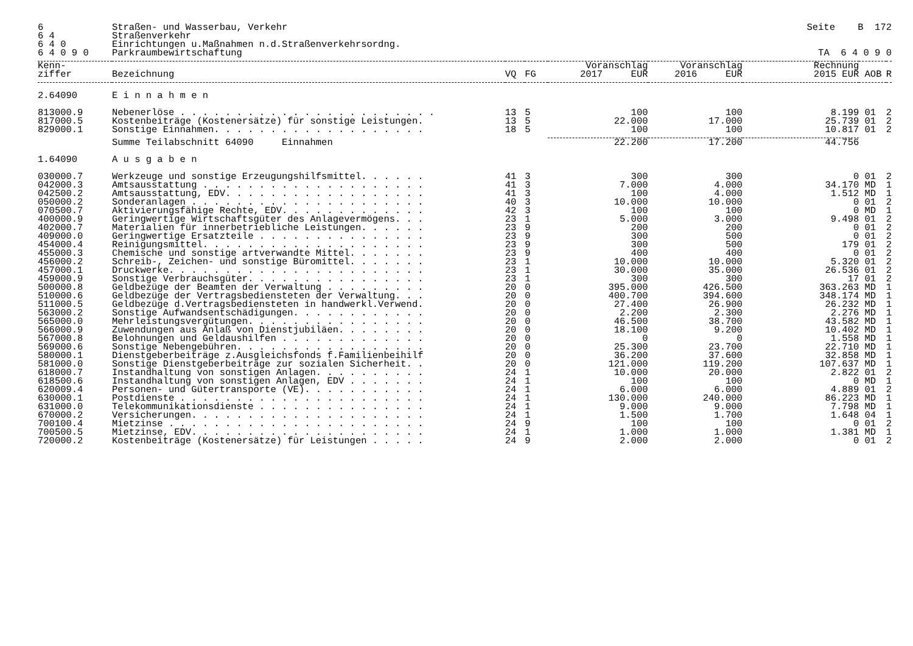| 6 | Straßen- und Wasserbau, Verkehr | | | | | Seite B 172 | | |
| 6 4 | Straßenverkehr | | | | | | | |
| 6 4 0 | Einrichtungen u.Maßnahmen n.d.Straßenverkehrsordng. | | | | | | | |
| 6 4 0 9 0 | Parkraumbewirtschaftung | | | | | TA 6 4 0 9 0 | | |
| Kenn- ziffer | Bezeichnung | VQ | FG | Voranschlag 2017 EUR | Voranschlag 2016 EUR | Rechnung 2015 EUR | AOB | R |
| 2.64090 | E i n n a h m e n | | | | | | | |
| 813000.9 | Nebenerlöse . . . . . . . . . . . . . . . . . . . . . . . | 13 | 5 | 100 | 100 | 8.199 | 01 | 2 |
| 817000.5 | Kostenbeiträge (Kostenersätze) für sonstige Leistungen. | 13 | 5 | 22.000 | 17.000 | 25.739 | 01 | 2 |
| 829000.1 | Sonstige Einnahmen. . . . . . . . . . . . . . . . . . . | 18 | 5 | 100 | 100 | 10.817 | 01 | 2 |
| | Summe Teilabschnitt 64090 Einnahmen | | | 22.200 | 17.200 | 44.756 | | |
| 1.64090 | A u s g a b e n | | | | | | | |
| 030000.7 | Werkzeuge und sonstige Erzeugungshilfsmittel. . . . . . | 41 | 3 | 300 | 300 | 0 | 01 | 2 |
| 042000.3 | Amtsausstattung . . . . . . . . . . . . . . . . . . . . | 41 | 3 | 7.000 | 4.000 | 34.170 | MD | 1 |
| 042500.2 | Amtsausstattung, EDV. . . . . . . . . . . . . . . . . . | 41 | 3 | 100 | 4.000 | 1.512 | MD | 1 |
| 050000.2 | Sonderanlagen . . . . . . . . . . . . . . . . . . . . . | 40 | 3 | 10.000 | 10.000 | 0 | 01 | 2 |
| 070500.7 | Aktivierungsfähige Rechte, EDV. . . . . . . . . . . . . | 42 | 3 | 100 | 100 | 0 | MD | 1 |
| 400000.9 | Geringwertige Wirtschaftsgüter des Anlagevermögens. . . | 23 | 1 | 5.000 | 3.000 | 9.498 | 01 | 2 |
| 402000.7 | Materialien für innerbetriebliche Leistungen. . . . . . | 23 | 9 | 200 | 200 | 0 | 01 | 2 |
| 409000.0 | Geringwertige Ersatzteile . . . . . . . . . . . . . . . | 23 | 9 | 300 | 500 | 0 | 01 | 2 |
| 454000.4 | Reinigungsmittel. . . . . . . . . . . . . . . . . . . . | 23 | 9 | 300 | 500 | 179 | 01 | 2 |
| 455000.3 | Chemische und sonstige artverwandte Mittel. . . . . . . | 23 | 9 | 400 | 400 | 0 | 01 | 2 |
| 456000.2 | Schreib-, Zeichen- und sonstige Büromittel. . . . . . . | 23 | 1 | 10.000 | 10.000 | 5.320 | 01 | 2 |
| 457000.1 | Druckwerke. . . . . . . . . . . . . . . . . . . . . . . | 23 | 1 | 30.000 | 35.000 | 26.536 | 01 | 2 |
| 459000.9 | Sonstige Verbrauchsgüter. . . . . . . . . . . . . . . . | 23 | 1 | 300 | 300 | 17 | 01 | 2 |
| 500000.8 | Geldbezüge der Beamten der Verwaltung . . . . . . . . . | 20 | 0 | 395.000 | 426.500 | 363.263 | MD | 1 |
| 510000.6 | Geldbezüge der Vertragsbediensteten der Verwaltung. . . | 20 | 0 | 400.700 | 394.600 | 348.174 | MD | 1 |
| 511000.5 | Geldbezüge d.Vertragsbediensteten in handwerkl.Verwend. | 20 | 0 | 27.400 | 26.900 | 26.232 | MD | 1 |
| 563000.2 | Sonstige Aufwandsentschädigungen. . . . . . . . . . . . | 20 | 0 | 2.200 | 2.300 | 2.276 | MD | 1 |
| 565000.0 | Mehrleistungsvergütungen. . . . . . . . . . . . . . . . | 20 | 0 | 46.500 | 38.700 | 43.582 | MD | 1 |
| 566000.9 | Zuwendungen aus Anlaß von Dienstjubiläen. . . . . . . . | 20 | 0 | 18.100 | 9.200 | 10.402 | MD | 1 |
| 567000.8 | Belohnungen und Geldaushilfen . . . . . . . . . . . . . | 20 | 0 | 0 | 0 | 1.558 | MD | 1 |
| 569000.6 | Sonstige Nebengebühren. . . . . . . . . . . . . . . . . | 20 | 0 | 25.300 | 23.700 | 22.710 | MD | 1 |
| 580000.1 | Dienstgeberbeiträge z.Ausgleichsfonds f.Familienbeihilf | 20 | 0 | 36.200 | 37.600 | 32.858 | MD | 1 |
| 581000.0 | Sonstige Dienstgeberbeiträge zur sozialen Sicherheit. . | 20 | 0 | 121.000 | 119.200 | 107.637 | MD | 1 |
| 618000.7 | Instandhaltung von sonstigen Anlagen. . . . . . . . . . | 24 | 1 | 10.000 | 20.000 | 2.822 | 01 | 2 |
| 618500.6 | Instandhaltung von sonstigen Anlagen, EDV . . . . . . . | 24 | 1 | 100 | 100 | 0 | MD | 1 |
| 620009.4 | Personen- und Gütertransporte (VE). . . . . . . . . . . | 24 | 1 | 6.000 | 6.000 | 4.889 | 01 | 2 |
| 630000.1 | Postdienste . . . . . . . . . . . . . . . . . . . . . . | 24 | 1 | 130.000 | 240.000 | 86.223 | MD | 1 |
| 631000.0 | Telekommunikationsdienste . . . . . . . . . . . . . . . | 24 | 1 | 9.000 | 9.000 | 7.798 | MD | 1 |
| 670000.2 | Versicherungen. . . . . . . . . . . . . . . . . . . . . | 24 | 1 | 1.500 | 1.700 | 1.648 | 04 | 1 |
| 700100.4 | Mietzinse . . . . . . . . . . . . . . . . . . . . . . . | 24 | 9 | 100 | 100 | 0 | 01 | 2 |
| 700500.5 | Mietzinse, EDV. . . . . . . . . . . . . . . . . . . . . | 24 | 1 | 1.000 | 1.000 | 1.381 | MD | 1 |
| 720000.2 | Kostenbeiträge (Kostenersätze) für Leistungen . . . . . | 24 | 9 | 2.000 | 2.000 | 0 | 01 | 2 |